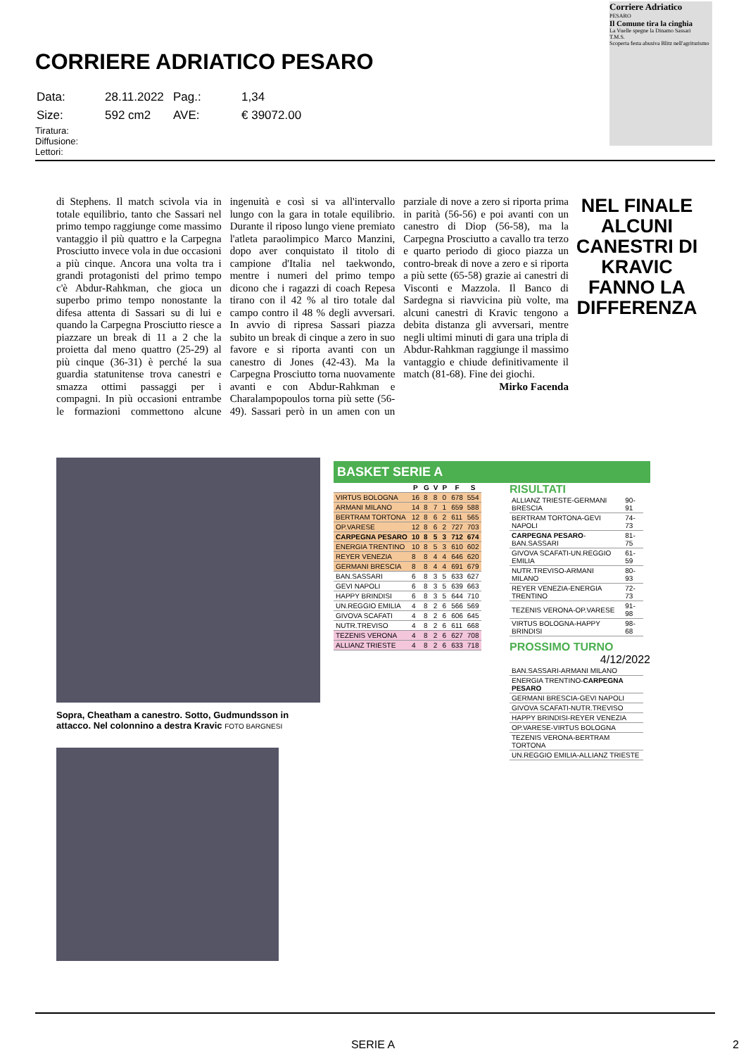CORRIERE ADRIATICO PESARO
| Data: | 28.11.2022 | Pag.: | 1,34 |
| Size: | 592 cm2 | AVE: | € 39072.00 |
Tiratura:
Diffusione:
Lettori:
Corriere Adriatico
PESARO
Il Comune tira la cinghia
La Vuelle spegne la Dinamo Sassari
T.M.S.
Scoperta festa abusiva Blitz nell'agriturismo
di Stephens. Il match scivola via in totale equilibrio, tanto che Sassari nel primo tempo raggiunge come massimo vantaggio il più quattro e la Carpegna Prosciutto invece vola in due occasioni a più cinque. Ancora una volta tra i grandi protagonisti del primo tempo c'è Abdur-Rahkman, che gioca un superbo primo tempo nonostante la difesa attenta di Sassari su di lui e quando la Carpegna Prosciutto riesce a piazzare un break di 11 a 2 che la proietta dal meno quattro (25-29) al più cinque (36-31) è perché la sua guardia statunitense trova canestri e smazza ottimi passaggi per i compagni. In più occasioni entrambe le formazioni commettono alcune ingenuità e così si va all'intervallo lungo con la gara in totale equilibrio. Durante il riposo lungo viene premiato l'atleta paraolimpico Marco Manzini, dopo aver conquistato il titolo di campione d'Italia nel taekwondo, mentre i numeri del primo tempo dicono che i ragazzi di coach Repesa tirano con il 42 % al tiro totale dal campo contro il 48 % degli avversari. In avvio di ripresa Sassari piazza subito un break di cinque a zero in suo favore e si riporta avanti con un canestro di Jones (42-43). Ma la Carpegna Prosciutto torna nuovamente avanti e con Abdur-Rahkman e Charalampopoulos torna più sette (56-49). Sassari però in un amen con un parziale di nove a zero si riporta prima in parità (56-56) e poi avanti con un canestro di Diop (56-58), ma la Carpegna Prosciutto a cavallo tra terzo e quarto periodo di gioco piazza un contro-break di nove a zero e si riporta a più sette (65-58) grazie ai canestri di Visconti e Mazzola. Il Banco di Sardegna si riavvicina più volte, ma alcuni canestri di Kravic tengono a debita distanza gli avversari, mentre negli ultimi minuti di gara una tripla di Abdur-Rahkman raggiunge il massimo vantaggio e chiude definitivamente il match (81-68). Fine dei giochi.
Mirko Facenda
NEL FINALE ALCUNI CANESTRI DI KRAVIC FANNO LA DIFFERENZA
Sopra, Cheatham a canestro. Sotto, Gudmundsson in attacco. Nel colonnino a destra Kravic FOTO BARGNESI
BASKET SERIE A
| | P | G | V | P | F | S |
| --- | --- | --- | --- | --- | --- | --- |
| VIRTUS BOLOGNA | 16 | 8 | 8 | 0 | 678 | 554 |
| ARMANI MILANO | 14 | 8 | 7 | 1 | 659 | 588 |
| BERTRAM TORTONA | 12 | 8 | 6 | 2 | 611 | 565 |
| OP.VARESE | 12 | 8 | 6 | 2 | 727 | 703 |
| CARPEGNA PESARO | 10 | 8 | 5 | 3 | 712 | 674 |
| ENERGIA TRENTINO | 10 | 8 | 5 | 3 | 610 | 602 |
| REYER VENEZIA | 8 | 8 | 4 | 4 | 646 | 620 |
| GERMANI BRESCIA | 8 | 8 | 4 | 4 | 691 | 679 |
| BAN.SASSARI | 6 | 8 | 3 | 5 | 633 | 627 |
| GEVI NAPOLI | 6 | 8 | 3 | 5 | 639 | 663 |
| HAPPY BRINDISI | 6 | 8 | 3 | 5 | 644 | 710 |
| UN.REGGIO EMILIA | 4 | 8 | 2 | 6 | 566 | 569 |
| GIVOVA SCAFATI | 4 | 8 | 2 | 6 | 606 | 645 |
| NUTR.TREVISO | 4 | 8 | 2 | 6 | 611 | 668 |
| TEZENIS VERONA | 4 | 8 | 2 | 6 | 627 | 708 |
| ALLIANZ TRIESTE | 4 | 8 | 2 | 6 | 633 | 718 |
RISULTATI
| ALLIANZ TRIESTE-GERMANI BRESCIA | 90-91 |
| BERTRAM TORTONA-GEVI NAPOLI | 74-73 |
| CARPEGNA PESARO -BAN.SASSARI | 81-75 |
| GIVOVA SCAFATI-UN.REGGIO EMILIA | 61-59 |
| NUTR.TREVISO-ARMANI MILANO | 80-93 |
| REYER VENEZIA-ENERGIA TRENTINO | 72-73 |
| TEZENIS VERONA-OP.VARESE | 91-98 |
| VIRTUS BOLOGNA-HAPPY BRINDISI | 98-68 |
PROSSIMO TURNO 4/12/2022
| BAN.SASSARI-ARMANI MILANO |
| ENERGIA TRENTINO- CARPEGNA PESARO |
| GERMANI BRESCIA-GEVI NAPOLI |
| GIVOVA SCAFATI-NUTR.TREVISO |
| HAPPY BRINDISI-REYER VENEZIA |
| OP.VARESE-VIRTUS BOLOGNA |
| TEZENIS VERONA-BERTRAM TORTONA |
| UN.REGGIO EMILIA-ALLIANZ TRIESTE |
SERIE A 2